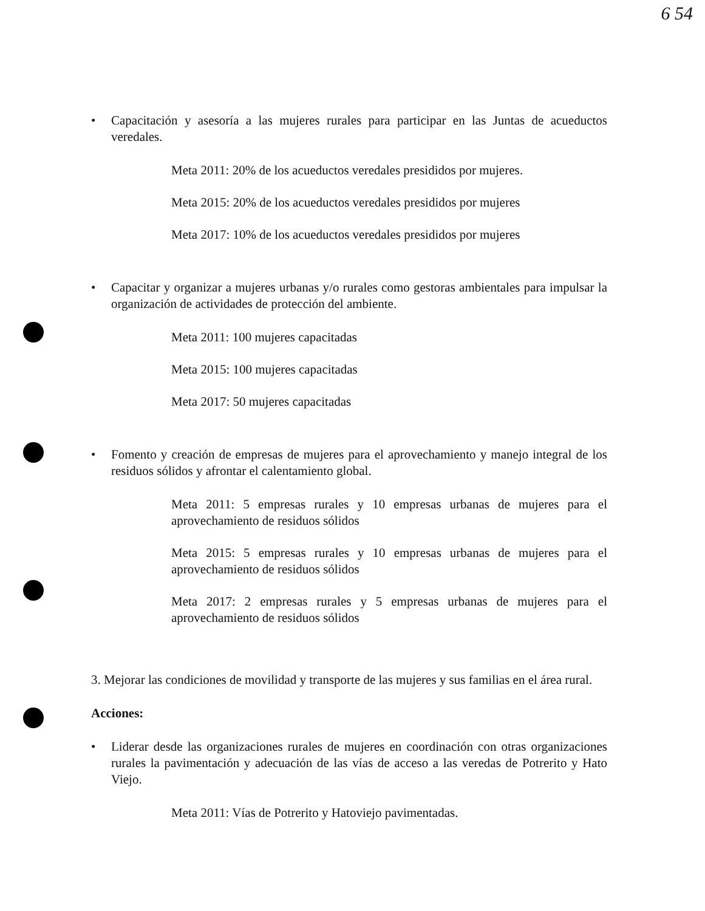6 54
• Capacitación y asesoría a las mujeres rurales para participar en las Juntas de acueductos veredales.
Meta 2011: 20% de los acueductos veredales presididos por mujeres.
Meta 2015: 20% de los acueductos veredales presididos por mujeres
Meta 2017: 10% de los acueductos veredales presididos por mujeres
• Capacitar y organizar a mujeres urbanas y/o rurales como gestoras ambientales para impulsar la organización de actividades de protección del ambiente.
Meta 2011: 100 mujeres capacitadas
Meta 2015: 100 mujeres capacitadas
Meta 2017: 50 mujeres capacitadas
• Fomento y creación de empresas de mujeres para el aprovechamiento y manejo integral de los residuos sólidos y afrontar el calentamiento global.
Meta 2011: 5 empresas rurales y 10 empresas urbanas de mujeres para el aprovechamiento de residuos sólidos
Meta 2015: 5 empresas rurales y 10 empresas urbanas de mujeres para el aprovechamiento de residuos sólidos
Meta 2017: 2 empresas rurales y 5 empresas urbanas de mujeres para el aprovechamiento de residuos sólidos
3. Mejorar las condiciones de movilidad y transporte de las mujeres y sus familias en el área rural.
Acciones:
• Liderar desde las organizaciones rurales de mujeres en coordinación con otras organizaciones rurales la pavimentación y adecuación de las vías de acceso a las veredas de Potrerito y Hato Viejo.
Meta 2011: Vías de Potrerito y Hatoviejo pavimentadas.